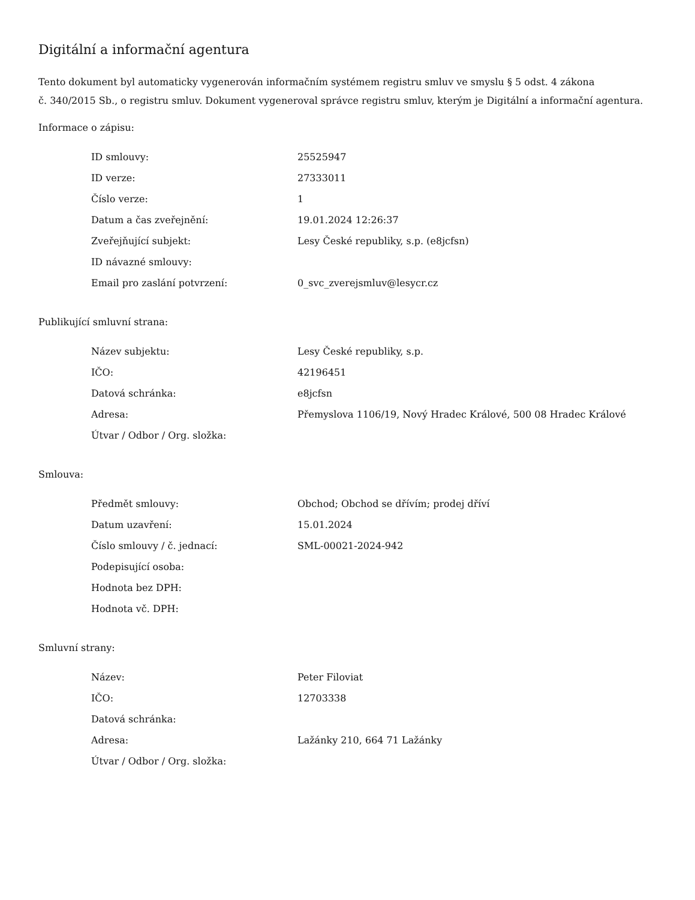Digitální a informační agentura
Tento dokument byl automaticky vygenerován informačním systémem registru smluv ve smyslu § 5 odst. 4 zákona
č. 340/2015 Sb., o registru smluv. Dokument vygeneroval správce registru smluv, kterým je Digitální a informační agentura.
Informace o zápisu:
| ID smlouvy: | 25525947 |
| ID verze: | 27333011 |
| Číslo verze: | 1 |
| Datum a čas zveřejnění: | 19.01.2024 12:26:37 |
| Zveřejňující subjekt: | Lesy České republiky, s.p. (e8jcfsn) |
| ID návazné smlouvy: | |
| Email pro zaslání potvrzení: | 0_svc_zverejsmluv@lesycr.cz |
Publikující smluvní strana:
| Název subjektu: | Lesy České republiky, s.p. |
| IČO: | 42196451 |
| Datová schránka: | e8jcfsn |
| Adresa: | Přemyslova 1106/19, Nový Hradec Králové, 500 08 Hradec Králové |
| Útvar / Odbor / Org. složka: | |
Smlouva:
| Předmět smlouvy: | Obchod; Obchod se dřívím; prodej dříví |
| Datum uzavření: | 15.01.2024 |
| Číslo smlouvy / č. jednací: | SML-00021-2024-942 |
| Podepisující osoba: | |
| Hodnota bez DPH: | |
| Hodnota vč. DPH: | |
Smluvní strany:
| Název: | Peter Filoviat |
| IČO: | 12703338 |
| Datová schránka: | |
| Adresa: | Lažánky 210, 664 71 Lažánky |
| Útvar / Odbor / Org. složka: | |